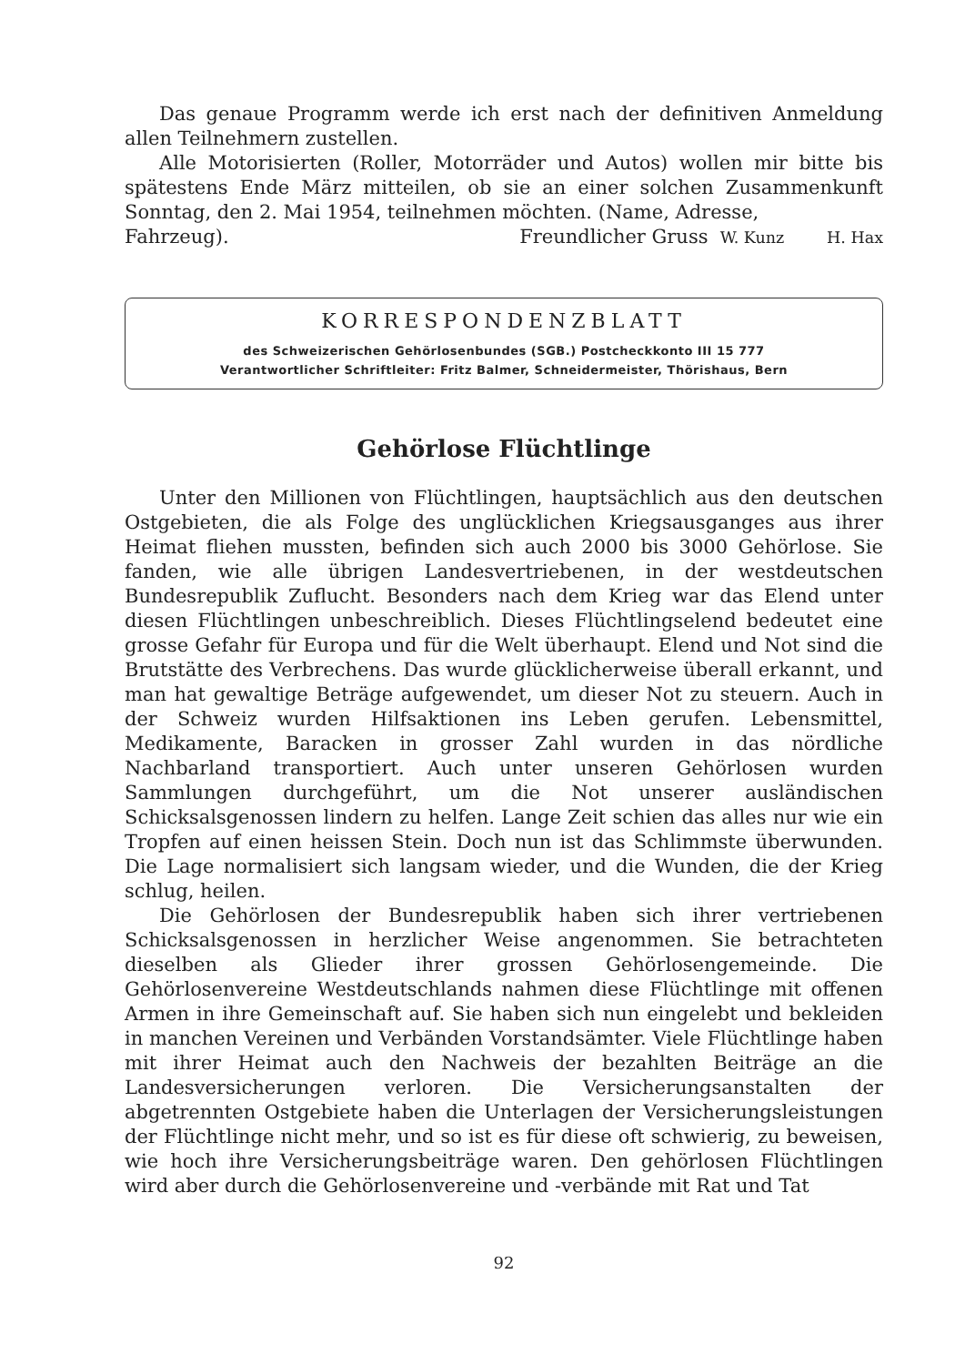Das genaue Programm werde ich erst nach der definitiven Anmeldung allen Teilnehmern zustellen.
Alle Motorisierten (Roller, Motorräder und Autos) wollen mir bitte bis spätestens Ende März mitteilen, ob sie an einer solchen Zusammenkunft Sonntag, den 2. Mai 1954, teilnehmen möchten. (Name, Adresse,
Fahrzeug). Freundlicher Gruss W. Kunz H. Hax
KORRESPONDENZBLATT
des Schweizerischen Gehörlosenbundes (SGB.) Postcheckkonto III 15 777
Verantwortlicher Schriftleiter: Fritz Balmer, Schneidermeister, Thörishaus, Bern
Gehörlose Flüchtlinge
Unter den Millionen von Flüchtlingen, hauptsächlich aus den deutschen Ostgebieten, die als Folge des unglücklichen Kriegsausganges aus ihrer Heimat fliehen mussten, befinden sich auch 2000 bis 3000 Gehörlose. Sie fanden, wie alle übrigen Landesvertriebenen, in der westdeutschen Bundesrepublik Zuflucht. Besonders nach dem Krieg war das Elend unter diesen Flüchtlingen unbeschreiblich. Dieses Flüchtlingselend bedeutet eine grosse Gefahr für Europa und für die Welt überhaupt. Elend und Not sind die Brutstätte des Verbrechens. Das wurde glücklicherweise überall erkannt, und man hat gewaltige Beträge aufgewendet, um dieser Not zu steuern. Auch in der Schweiz wurden Hilfsaktionen ins Leben gerufen. Lebensmittel, Medikamente, Baracken in grosser Zahl wurden in das nördliche Nachbarland transportiert. Auch unter unseren Gehörlosen wurden Sammlungen durchgeführt, um die Not unserer ausländischen Schicksalsgenossen lindern zu helfen. Lange Zeit schien das alles nur wie ein Tropfen auf einen heissen Stein. Doch nun ist das Schlimmste überwunden. Die Lage normalisiert sich langsam wieder, und die Wunden, die der Krieg schlug, heilen.
Die Gehörlosen der Bundesrepublik haben sich ihrer vertriebenen Schicksalsgenossen in herzlicher Weise angenommen. Sie betrachteten dieselben als Glieder ihrer grossen Gehörlosengemeinde. Die Gehörlosenvereine Westdeutschlands nahmen diese Flüchtlinge mit offenen Armen in ihre Gemeinschaft auf. Sie haben sich nun eingelebt und bekleiden in manchen Vereinen und Verbänden Vorstandsämter. Viele Flüchtlinge haben mit ihrer Heimat auch den Nachweis der bezahlten Beiträge an die Landesversicherungen verloren. Die Versicherungsanstalten der abgetrennten Ostgebiete haben die Unterlagen der Versicherungsleistungen der Flüchtlinge nicht mehr, und so ist es für diese oft schwierig, zu beweisen, wie hoch ihre Versicherungsbeiträge waren. Den gehörlosen Flüchtlingen wird aber durch die Gehörlosenvereine und -verbände mit Rat und Tat
92